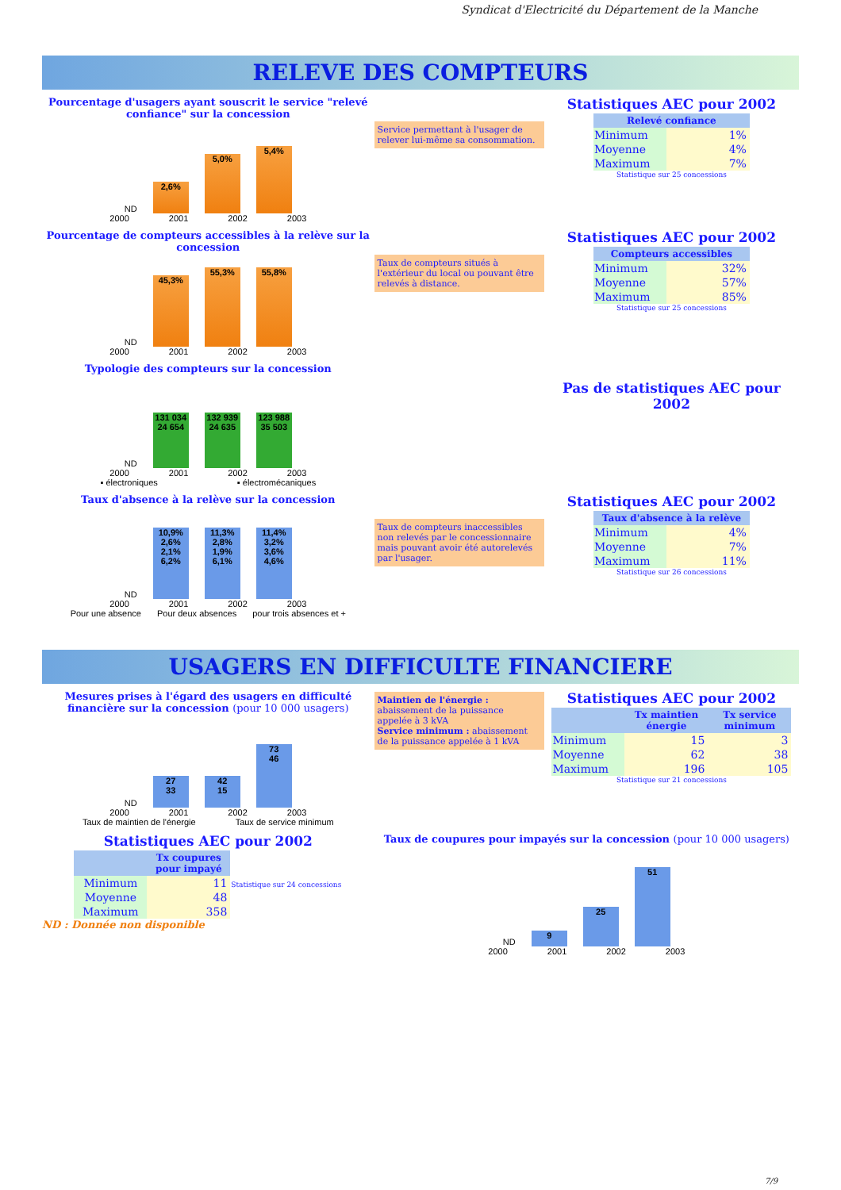Syndicat d'Electricité du Département de la Manche
RELEVE DES COMPTEURS
Pourcentage d'usagers ayant souscrit le service "relevé confiance" sur la concession
ND
2,6%
5,0%
5,4%
2000 2001 2002 2003
Service permettant à l'usager de relever lui-même sa consommation.
Statistiques AEC pour 2002
| Relevé confiance | |
| --- | --- |
| Minimum | 1% |
| Moyenne | 4% |
| Maximum | 7% |
Statistique sur 25 concessions
Pourcentage de compteurs accessibles à la relève sur la concession
ND
45,3%
55,3%
55,8%
2000 2001 2002 2003
Taux de compteurs situés à l'extérieur du local ou pouvant être relevés à distance.
Statistiques AEC pour 2002
| Compteurs accessibles | |
| --- | --- |
| Minimum | 32% |
| Moyenne | 57% |
| Maximum | 85% |
Statistique sur 25 concessions
Typologie des compteurs sur la concession
ND
131 034
24 654
132 939
24 635
123 988
35 503
2000 2001 2002 2003
▪ électroniques ▪ électromécaniques
Pas de statistiques AEC pour 2002
Taux d'absence à la relève sur la concession
ND
10,9%
2,6%
2,1%
6,2%
11,3%
2,8%
1,9%
6,1%
11,4%
3,2%
3,6%
4,6%
2000 2001 2002 2003
Pour une absence Pour deux absences pour trois absences et +
Taux de compteurs inaccessibles non relevés par le concessionnaire mais pouvant avoir été autorelevés par l'usager.
Statistiques AEC pour 2002
| Taux d'absence à la relève | |
| --- | --- |
| Minimum | 4% |
| Moyenne | 7% |
| Maximum | 11% |
Statistique sur 26 concessions
USAGERS EN DIFFICULTE FINANCIERE
Mesures prises à l'égard des usagers en difficulté financière sur la concession (pour 10 000 usagers)
ND
27
33
42
15
73
46
2000 2001 2002 2003
Taux de maintien de l'énergie Taux de service minimum
Maintien de l'énergie : abaissement de la puissance appelée à 3 kVA
Service minimum : abaissement de la puissance appelée à 1 kVA
Statistiques AEC pour 2002
| | Tx maintien énergie | Tx service minimum |
| --- | --- | --- |
| Minimum | 15 | 3 |
| Moyenne | 62 | 38 |
| Maximum | 196 | 105 |
Statistique sur 21 concessions
Statistiques AEC pour 2002
| | Tx coupures pour impayé | Statistique sur 24 concessions |
| Minimum | 11 | |
| Moyenne | 48 | |
| Maximum | 358 | |
ND : Donnée non disponible
Taux de coupures pour impayés sur la concession (pour 10 000 usagers)
ND
9
25
51
2000 2001 2002 2003
7/9